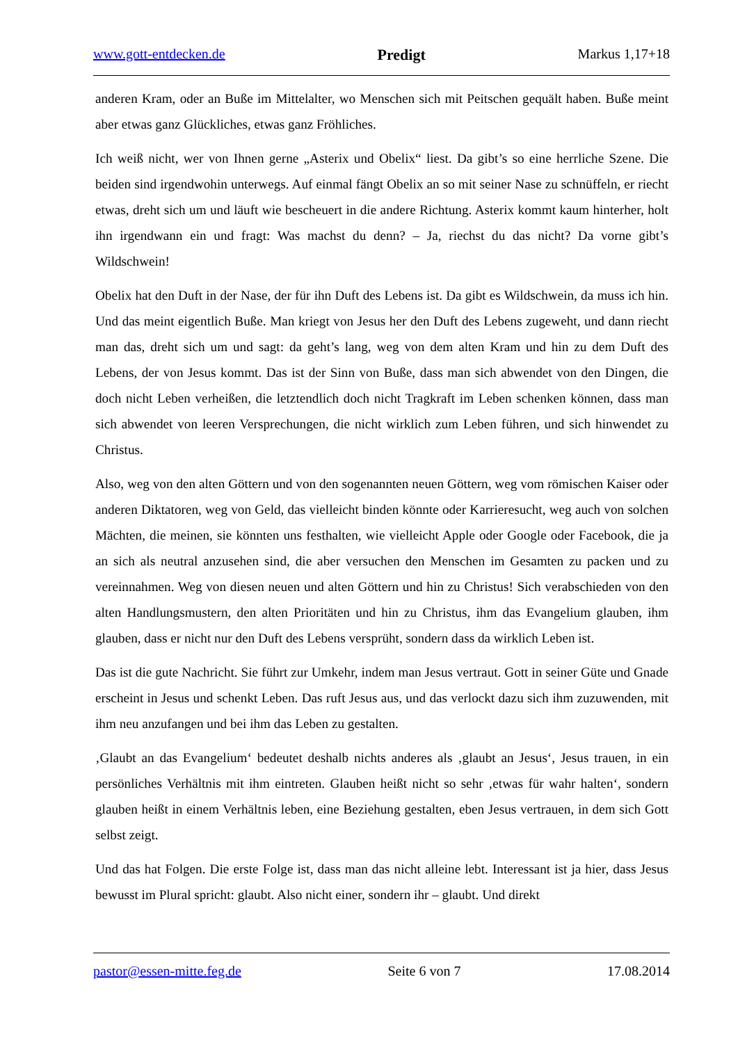www.gott-entdecken.de Predigt Markus 1,17+18
anderen Kram, oder an Buße im Mittelalter, wo Menschen sich mit Peitschen gequält haben. Buße meint aber etwas ganz Glückliches, etwas ganz Fröhliches.
Ich weiß nicht, wer von Ihnen gerne „Asterix und Obelix“ liest. Da gibt’s so eine herrliche Szene. Die beiden sind irgendwohin unterwegs. Auf einmal fängt Obelix an so mit seiner Nase zu schnüffeln, er riecht etwas, dreht sich um und läuft wie bescheuert in die andere Richtung. Asterix kommt kaum hinterher, holt ihn irgendwann ein und fragt: Was machst du denn? – Ja, riechst du das nicht? Da vorne gibt’s Wildschwein!
Obelix hat den Duft in der Nase, der für ihn Duft des Lebens ist. Da gibt es Wildschwein, da muss ich hin. Und das meint eigentlich Buße. Man kriegt von Jesus her den Duft des Lebens zugeweht, und dann riecht man das, dreht sich um und sagt: da geht’s lang, weg von dem alten Kram und hin zu dem Duft des Lebens, der von Jesus kommt. Das ist der Sinn von Buße, dass man sich abwendet von den Dingen, die doch nicht Leben verheißen, die letztendlich doch nicht Tragkraft im Leben schenken können, dass man sich abwendet von leeren Versprechungen, die nicht wirklich zum Leben führen, und sich hinwendet zu Christus.
Also, weg von den alten Göttern und von den sogenannten neuen Göttern, weg vom römischen Kaiser oder anderen Diktatoren, weg von Geld, das vielleicht binden könnte oder Karrieresucht, weg auch von solchen Mächten, die meinen, sie könnten uns festhalten, wie vielleicht Apple oder Google oder Facebook, die ja an sich als neutral anzusehen sind, die aber versuchen den Menschen im Gesamten zu packen und zu vereinnahmen. Weg von diesen neuen und alten Göttern und hin zu Christus! Sich verabschieden von den alten Handlungsmustern, den alten Prioritäten und hin zu Christus, ihm das Evangelium glauben, ihm glauben, dass er nicht nur den Duft des Lebens versprüht, sondern dass da wirklich Leben ist.
Das ist die gute Nachricht. Sie führt zur Umkehr, indem man Jesus vertraut. Gott in seiner Güte und Gnade erscheint in Jesus und schenkt Leben. Das ruft Jesus aus, und das verlockt dazu sich ihm zuzuwenden, mit ihm neu anzufangen und bei ihm das Leben zu gestalten.
‚Glaubt an das Evangelium‘ bedeutet deshalb nichts anderes als ‚glaubt an Jesus‘, Jesus trauen, in ein persönliches Verhältnis mit ihm eintreten. Glauben heißt nicht so sehr ‚etwas für wahr halten‘, sondern glauben heißt in einem Verhältnis leben, eine Beziehung gestalten, eben Jesus vertrauen, in dem sich Gott selbst zeigt.
Und das hat Folgen. Die erste Folge ist, dass man das nicht alleine lebt. Interessant ist ja hier, dass Jesus bewusst im Plural spricht: glaubt. Also nicht einer, sondern ihr – glaubt. Und direkt
pastor@essen-mitte.feg.de Seite 6 von 7 17.08.2014